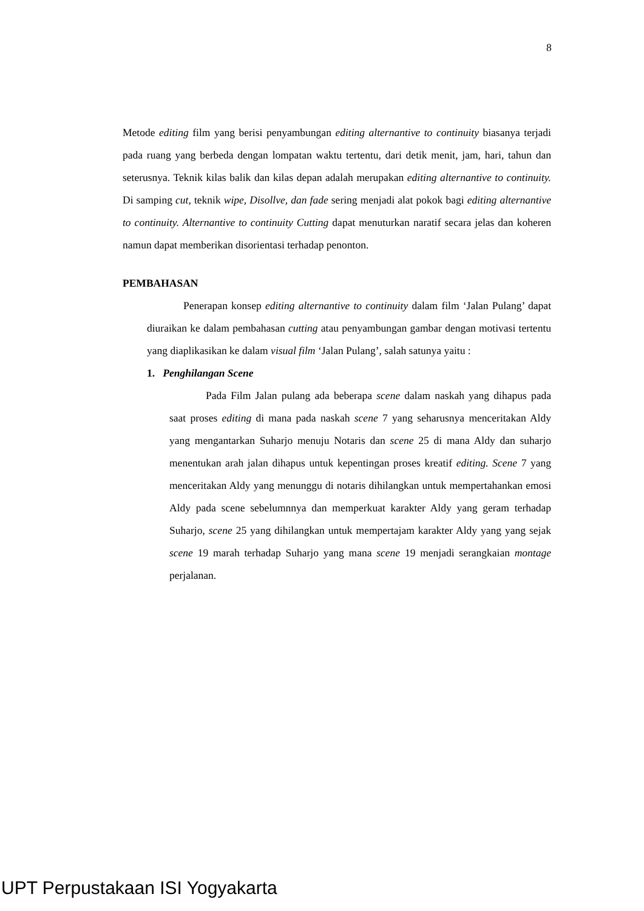8
Metode editing film yang berisi penyambungan editing alternantive to continuity biasanya terjadi pada ruang yang berbeda dengan lompatan waktu tertentu, dari detik menit, jam, hari, tahun dan seterusnya. Teknik kilas balik dan kilas depan adalah merupakan editing alternantive to continuity. Di samping cut, teknik wipe, Disollve, dan fade sering menjadi alat pokok bagi editing alternantive to continuity. Alternantive to continuity Cutting dapat menuturkan naratif secara jelas dan koheren namun dapat memberikan disorientasi terhadap penonton.
PEMBAHASAN
Penerapan konsep editing alternantive to continuity dalam film ‘Jalan Pulang’ dapat diuraikan ke dalam pembahasan cutting atau penyambungan gambar dengan motivasi tertentu yang diaplikasikan ke dalam visual film ‘Jalan Pulang’, salah satunya yaitu :
1. Penghilangan Scene
Pada Film Jalan pulang ada beberapa scene dalam naskah yang dihapus pada saat proses editing di mana pada naskah scene 7 yang seharusnya menceritakan Aldy yang mengantarkan Suharjo menuju Notaris dan scene 25 di mana Aldy dan suharjo menentukan arah jalan dihapus untuk kepentingan proses kreatif editing. Scene 7 yang menceritakan Aldy yang menunggu di notaris dihilangkan untuk mempertahankan emosi Aldy pada scene sebelumnnya dan memperkuat karakter Aldy yang geram terhadap Suharjo, scene 25 yang dihilangkan untuk mempertajam karakter Aldy yang yang sejak scene 19 marah terhadap Suharjo yang mana scene 19 menjadi serangkaian montage perjalanan.
UPT Perpustakaan ISI Yogyakarta